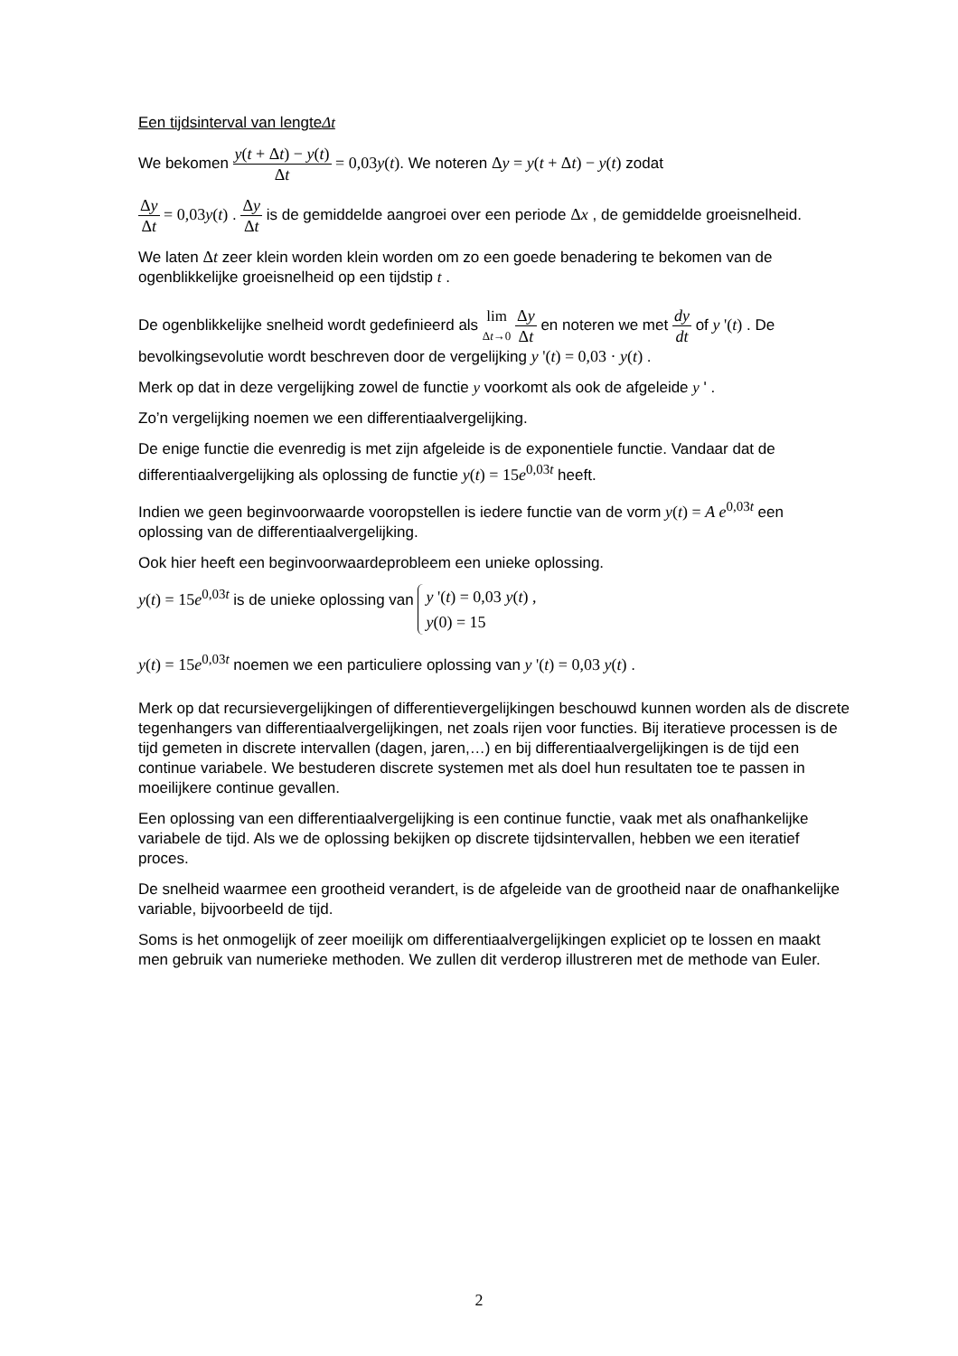Een tijdsinterval van lengteΔt
We bekomen y(t + Δt) − y(t) Δt = 0,03y(t). We noteren Δy = y(t + Δt) − y(t) zodat
Δy Δt = 0,03y(t) . Δy Δt is de gemiddelde aangroei over een periode Δx , de gemiddelde groeisnelheid.
We laten Δt zeer klein worden klein worden om zo een goede benadering te bekomen van de ogenblikkelijke groeisnelheid op een tijdstip t .
De ogenblikkelijke snelheid wordt gedefinieerd als lim Δt→0 Δy Δt en noteren we met dy dt of y '(t) . De bevolkingsevolutie wordt beschreven door de vergelijking y '(t) = 0,03 · y(t) .
Merk op dat in deze vergelijking zowel de functie y voorkomt als ook de afgeleide y ' .
Zo’n vergelijking noemen we een differentiaalvergelijking.
De enige functie die evenredig is met zijn afgeleide is de exponentiele functie. Vandaar dat de differentiaalvergelijking als oplossing de functie y(t) = 15e<sup>0,03t</sup> heeft.
Indien we geen beginvoorwaarde vooropstellen is iedere functie van de vorm y(t) = A e<sup>0,03t</sup> een oplossing van de differentiaalvergelijking.
Ook hier heeft een beginvoorwaardeprobleem een unieke oplossing.
y(t) = 15e<sup>0,03t</sup> is de unieke oplossing van y '(t) = 0,03 y(t) ,
y(0) = 15
y(t) = 15e<sup>0,03t</sup> noemen we een particuliere oplossing van y '(t) = 0,03 y(t) .
Merk op dat recursievergelijkingen of differentievergelijkingen beschouwd kunnen worden als de discrete tegenhangers van differentiaalvergelijkingen, net zoals rijen voor functies. Bij iteratieve processen is de tijd gemeten in discrete intervallen (dagen, jaren,…) en bij differentiaalvergelijkingen is de tijd een continue variabele. We bestuderen discrete systemen met als doel hun resultaten toe te passen in moeilijkere continue gevallen.
Een oplossing van een differentiaalvergelijking is een continue functie, vaak met als onafhankelijke variabele de tijd. Als we de oplossing bekijken op discrete tijdsintervallen, hebben we een iteratief proces.
De snelheid waarmee een grootheid verandert, is de afgeleide van de grootheid naar de onafhankelijke variable, bijvoorbeeld de tijd.
Soms is het onmogelijk of zeer moeilijk om differentiaalvergelijkingen expliciet op te lossen en maakt men gebruik van numerieke methoden. We zullen dit verderop illustreren met de methode van Euler.
2